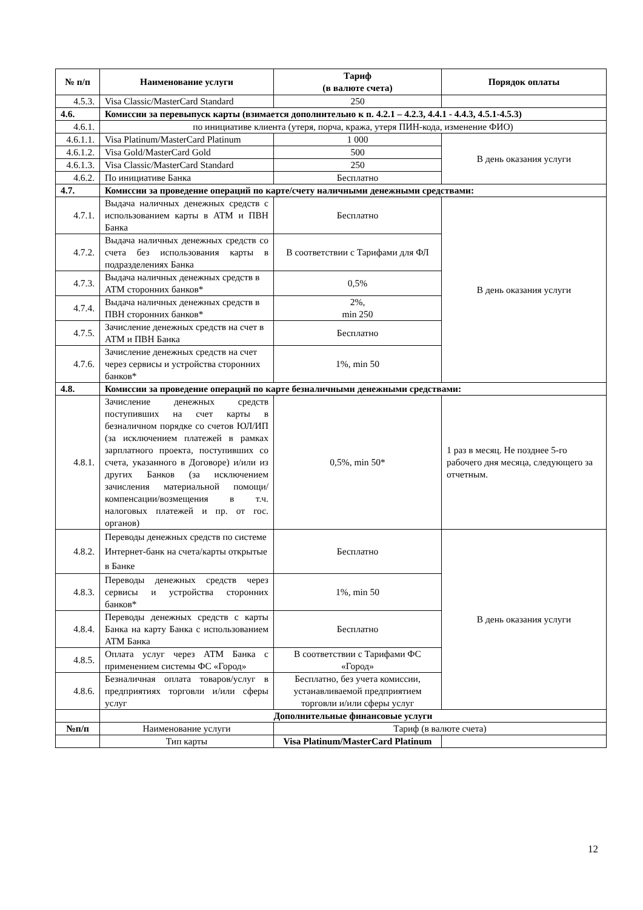| № п/п | Наименование услуги | Тариф (в валюте счета) | Порядок оплаты |
| --- | --- | --- | --- |
| 4.5.3. | Visa Classic/MasterCard Standard | 250 | |
| 4.6. | Комиссии за перевыпуск карты (взимается дополнительно к п. 4.2.1 – 4.2.3, 4.4.1 - 4.4.3, 4.5.1-4.5.3) | | |
| 4.6.1. | по инициативе клиента (утеря, порча, кража, утеря ПИН-кода, изменение ФИО) | | |
| 4.6.1.1. | Visa Platinum/MasterCard Platinum | 1 000 | В день оказания услуги |
| 4.6.1.2. | Visa Gold/MasterCard Gold | 500 | |
| 4.6.1.3. | Visa Classic/MasterCard Standard | 250 | |
| 4.6.2. | По инициативе Банка | Бесплатно | |
| 4.7. | Комиссии за проведение операций по карте/счету наличными денежными средствами: | | |
| 4.7.1. | Выдача наличных денежных средств с использованием карты в АТМ и ПВН Банка | Бесплатно | В день оказания услуги |
| 4.7.2. | Выдача наличных денежных средств со счета без использования карты в подразделениях Банка | В соответствии с Тарифами для ФЛ | |
| 4.7.3. | Выдача наличных денежных средств в АТМ сторонних банков* | 0,5% | |
| 4.7.4. | Выдача наличных денежных средств в ПВН сторонних банков* | 2%, min 250 | |
| 4.7.5. | Зачисление денежных средств на счет в АТМ и ПВН Банка | Бесплатно | |
| 4.7.6. | Зачисление денежных средств на счет через сервисы и устройства сторонних банков* | 1%, min 50 | |
| 4.8. | Комиссии за проведение операций по карте безналичными денежными средствами: | | |
| 4.8.1. | Зачисление денежных средств поступивших на счет карты в безналичном порядке со счетов ЮЛ/ИП (за исключением платежей в рамках зарплатного проекта, поступивших со счета, указанного в Договоре) и/или из других Банков (за исключением зачисления материальной помощи/компенсации/возмещения в т.ч. налоговых платежей и пр. от гос. органов) | 0,5%, min 50* | 1 раз в месяц. Не позднее 5-го рабочего дня месяца, следующего за отчетным. |
| 4.8.2. | Переводы денежных средств по системе Интернет-банк на счета/карты открытые в Банке | Бесплатно | В день оказания услуги |
| 4.8.3. | Переводы денежных средств через сервисы и устройства сторонних банков* | 1%, min 50 | |
| 4.8.4. | Переводы денежных средств с карты Банка на карту Банка с использованием АТМ Банка | Бесплатно | |
| 4.8.5. | Оплата услуг через АТМ Банка с применением системы ФС «Город» | В соответствии с Тарифами ФС «Город» | |
| 4.8.6. | Безналичная оплата товаров/услуг в предприятиях торговли и/или сферы услуг | Бесплатно, без учета комиссии, устанавливаемой предприятием торговли и/или сферы услуг | |
| | Дополнительные финансовые услуги | | |
| №п/п | Наименование услуги | Тариф (в валюте счета) | |
| | Тип карты | Visa Platinum/MasterCard Platinum | |
12